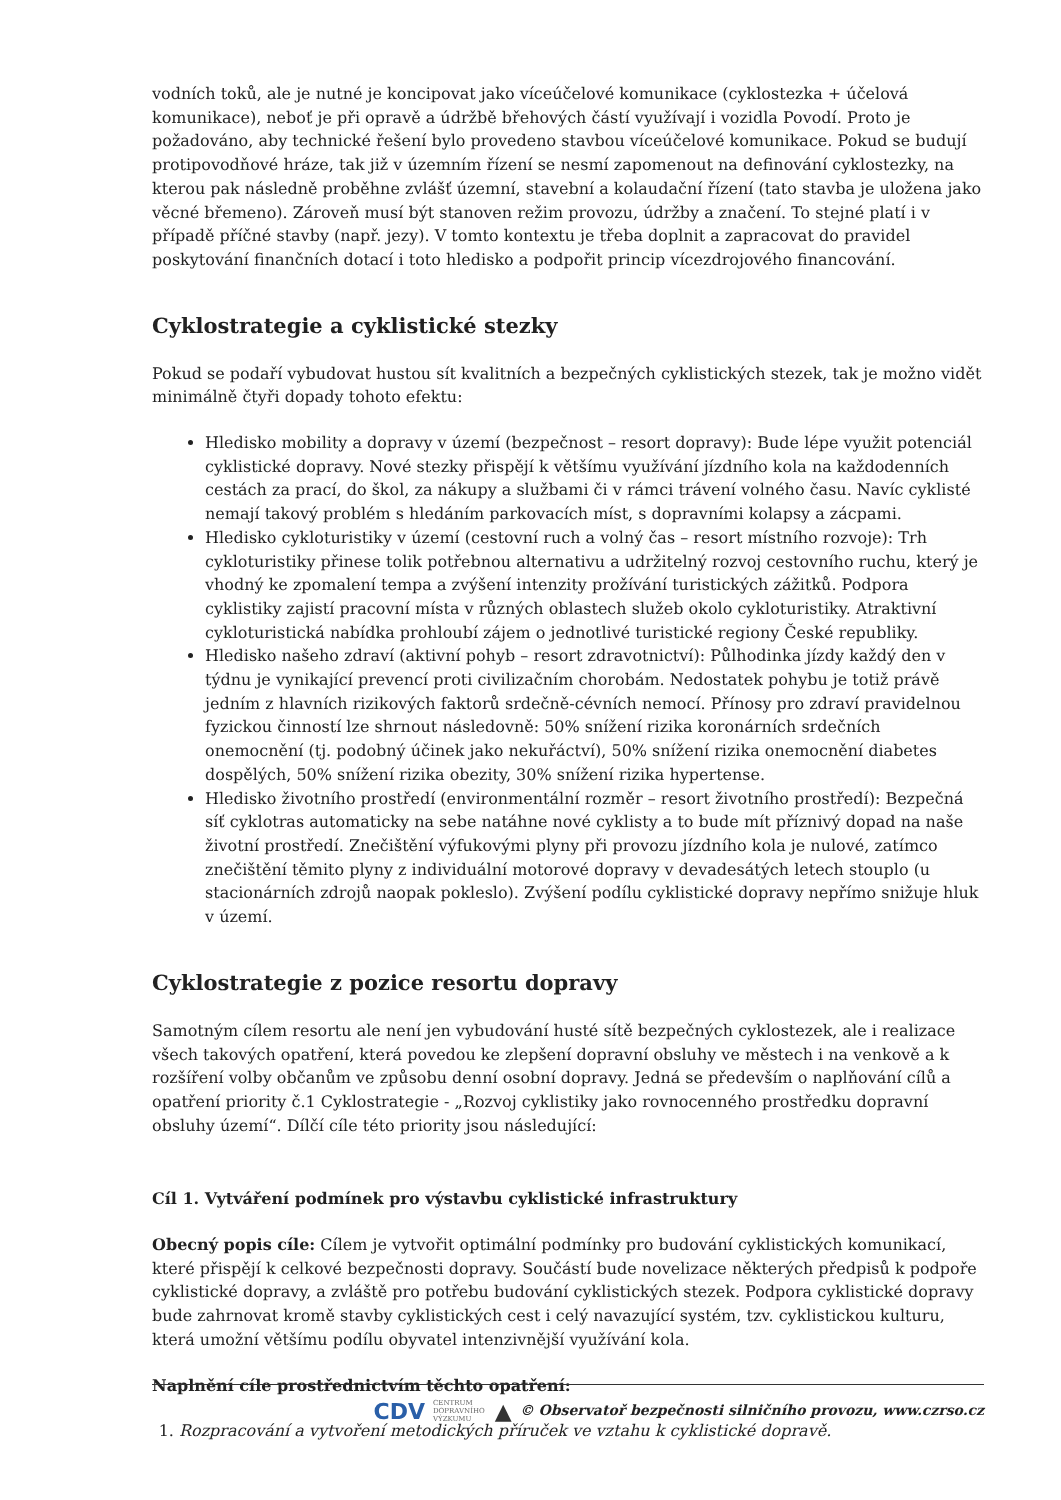vodních toků, ale je nutné je koncipovat jako víceúčelové komunikace (cyklostezka + účelová komunikace), neboť je při opravě a údržbě břehových částí využívají i vozidla Povodí. Proto je požadováno, aby technické řešení bylo provedeno stavbou víceúčelové komunikace. Pokud se budují protipovodňové hráze, tak již v územním řízení se nesmí zapomenout na definování cyklostezky, na kterou pak následně proběhne zvlášť územní, stavební a kolaudační řízení (tato stavba je uložena jako věcné břemeno). Zároveň musí být stanoven režim provozu, údržby a značení. To stejné platí i v případě příčné stavby (např. jezy). V tomto kontextu je třeba doplnit a zapracovat do pravidel poskytování finančních dotací i toto hledisko a podpořit princip vícezdrojového financování.
Cyklostrategie a cyklistické stezky
Pokud se podaří vybudovat hustou sít kvalitních a bezpečných cyklistických stezek, tak je možno vidět minimálně čtyři dopady tohoto efektu:
Hledisko mobility a dopravy v území (bezpečnost – resort dopravy): Bude lépe využit potenciál cyklistické dopravy. Nové stezky přispějí k většímu využívání jízdního kola na každodenních cestách za prací, do škol, za nákupy a službami či v rámci trávení volného času. Navíc cyklisté nemají takový problém s hledáním parkovacích míst, s dopravními kolapsy a zácpami.
Hledisko cykloturistiky v území (cestovní ruch a volný čas – resort místního rozvoje): Trh cykloturistiky přinese tolik potřebnou alternativu a udržitelný rozvoj cestovního ruchu, který je vhodný ke zpomalení tempa a zvýšení intenzity prožívání turistických zážitků. Podpora cyklistiky zajistí pracovní místa v různých oblastech služeb okolo cykloturistiky. Atraktivní cykloturistická nabídka prohloubí zájem o jednotlivé turistické regiony České republiky.
Hledisko našeho zdraví (aktivní pohyb – resort zdravotnictví): Půlhodinka jízdy každý den v týdnu je vynikající prevencí proti civilizačním chorobám. Nedostatek pohybu je totiž právě jedním z hlavních rizikových faktorů srdečně-cévních nemocí. Přínosy pro zdraví pravidelnou fyzickou činností lze shrnout následovně: 50% snížení rizika koronárních srdečních onemocnění (tj. podobný účinek jako nekuřáctví), 50% snížení rizika onemocnění diabetes dospělých, 50% snížení rizika obezity, 30% snížení rizika hypertense.
Hledisko životního prostředí (environmentální rozměr – resort životního prostředí): Bezpečná síť cyklotras automaticky na sebe natáhne nové cyklisty a to bude mít příznivý dopad na naše životní prostředí. Znečištění výfukovými plyny při provozu jízdního kola je nulové, zatímco znečištění těmito plyny z individuální motorové dopravy v devadesátých letech stouplo (u stacionárních zdrojů naopak pokleslo). Zvýšení podílu cyklistické dopravy nepřímo snižuje hluk v území.
Cyklostrategie z pozice resortu dopravy
Samotným cílem resortu ale není jen vybudování husté sítě bezpečných cyklostezek, ale i realizace všech takových opatření, která povedou ke zlepšení dopravní obsluhy ve městech i na venkově a k rozšíření volby občanům ve způsobu denní osobní dopravy. Jedná se především o naplňování cílů a opatření priority č.1 Cyklostrategie - „Rozvoj cyklistiky jako rovnocenného prostředku dopravní obsluhy území“. Dílčí cíle této priority jsou následující:
Cíl 1. Vytváření podmínek pro výstavbu cyklistické infrastruktury
Obecný popis cíle: Cílem je vytvořit optimální podmínky pro budování cyklistických komunikací, které přispějí k celkové bezpečnosti dopravy. Součástí bude novelizace některých předpisů k podpoře cyklistické dopravy, a zvláště pro potřebu budování cyklistických stezek. Podpora cyklistické dopravy bude zahrnovat kromě stavby cyklistických cest i celý navazující systém, tzv. cyklistickou kulturu, která umožní většímu podílu obyvatel intenzivnější využívání kola.
Naplnění cíle prostřednictvím těchto opatření:
1. Rozpracování a vytvoření metodických příruček ve vztahu k cyklistické dopravě.
CDV CENTRUM
DOPRAVNÍHO
VÝZKUMU ▲ © Observatoř bezpečnosti silničního provozu, www.czrso.cz